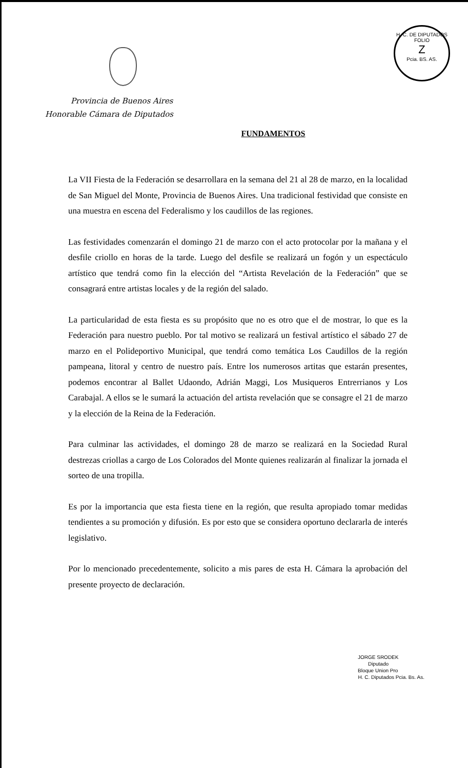H. C. DE DIPUTADOS
FOLIO
Z
Pcia. BS. AS.
Provincia de Buenos Aires
Honorable Cámara de Diputados
FUNDAMENTOS
La VII Fiesta de la Federación se desarrollara en la semana del 21 al 28 de marzo, en la localidad de San Miguel del Monte, Provincia de Buenos Aires. Una tradicional festividad que consiste en una muestra en escena del Federalismo y los caudillos de las regiones.
Las festividades comenzarán el domingo 21 de marzo con el acto protocolar por la mañana y el desfile criollo en horas de la tarde. Luego del desfile se realizará un fogón y un espectáculo artístico que tendrá como fin la elección del “Artista Revelación de la Federación” que se consagrará entre artistas locales y de la región del salado.
La particularidad de esta fiesta es su propósito que no es otro que el de mostrar, lo que es la Federación para nuestro pueblo. Por tal motivo se realizará un festival artístico el sábado 27 de marzo en el Polideportivo Municipal, que tendrá como temática Los Caudillos de la región pampeana, litoral y centro de nuestro país. Entre los numerosos artitas que estarán presentes, podemos encontrar al Ballet Udaondo, Adrián Maggi, Los Musiqueros Entrerrianos y Los Carabajal. A ellos se le sumará la actuación del artista revelación que se consagre el 21 de marzo y la elección de la Reina de la Federación.
Para culminar las actividades, el domingo 28 de marzo se realizará en la Sociedad Rural destrezas criollas a cargo de Los Colorados del Monte quienes realizarán al finalizar la jornada el sorteo de una tropilla.
Es por la importancia que esta fiesta tiene en la región, que resulta apropiado tomar medidas tendientes a su promoción y difusión. Es por esto que se considera oportuno declararla de interés legislativo.
Por lo mencionado precedentemente, solicito a mis pares de esta H. Cámara la aprobación del presente proyecto de declaración.
JORGE SRODEK
Diputado
Bloque Union Pro
H. C. Diputados Pcia. Bs. As.